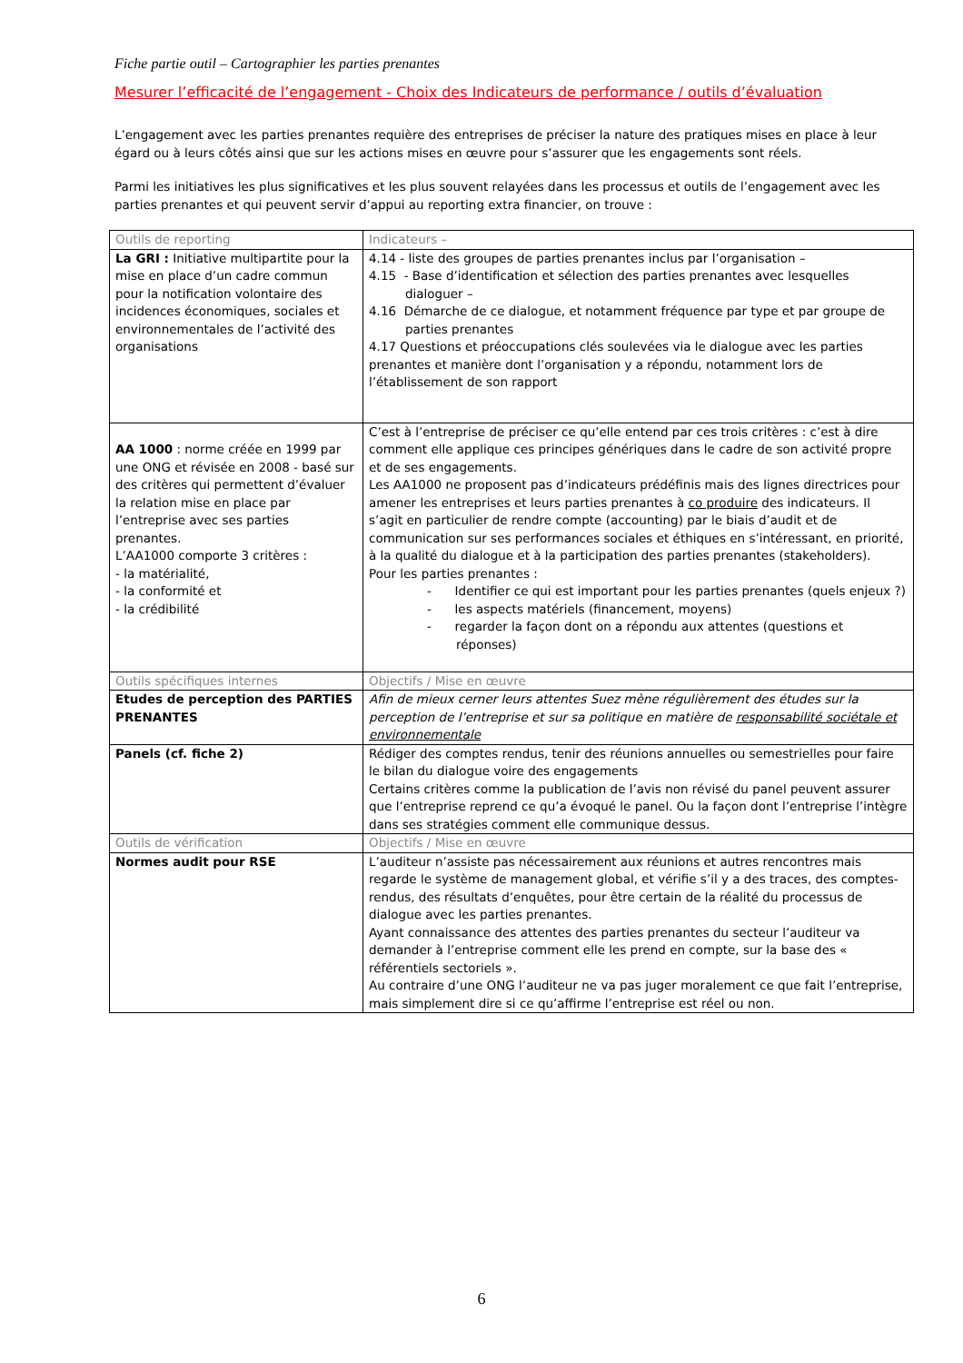Fiche partie outil – Cartographier les parties prenantes
Mesurer l’efficacité de l’engagement - Choix des Indicateurs de performance / outils d’évaluation
L’engagement avec les parties prenantes requière des entreprises de préciser la nature des pratiques mises en place à leur égard ou à leurs côtés ainsi que sur les actions mises en œuvre pour s’assurer que les engagements sont réels.
Parmi les initiatives les plus significatives et les plus souvent relayées dans les processus et outils de l’engagement avec les parties prenantes et qui peuvent servir d’appui au reporting extra financier, on trouve :
| Outils de reporting | Indicateurs – |
| La GRI : Initiative multipartite pour la mise en place d’un cadre commun pour la notification volontaire des incidences économiques, sociales et environnementales de l’activité des organisations | 4.14 - liste des groupes de parties prenantes inclus par l’organisation – 4.15 - Base d’identification et sélection des parties prenantes avec lesquelles dialoguer – 4.16 Démarche de ce dialogue, et notamment fréquence par type et par groupe de parties prenantes 4.17 Questions et préoccupations clés soulevées via le dialogue avec les parties prenantes et manière dont l’organisation y a répondu, notamment lors de l’établissement de son rapport |
| AA 1000 : norme créée en 1999 par une ONG et révisée en 2008 - basé sur des critères qui permettent d’évaluer la relation mise en place par l’entreprise avec ses parties prenantes. L’AA1000 comporte 3 critères : - la matérialité, - la conformité et - la crédibilité | C’est à l’entreprise de préciser ce qu’elle entend par ces trois critères : c’est à dire comment elle applique ces principes génériques dans le cadre de son activité propre et de ses engagements. Les AA1000 ne proposent pas d’indicateurs prédéfinis mais des lignes directrices pour amener les entreprises et leurs parties prenantes à co produire des indicateurs. Il s’agit en particulier de rendre compte (accounting) par le biais d’audit et de communication sur ses performances sociales et éthiques en s’intéressant, en priorité, à la qualité du dialogue et à la participation des parties prenantes (stakeholders). Pour les parties prenantes : - Identifier ce qui est important pour les parties prenantes (quels enjeux ?) - les aspects matériels (financement, moyens) - regarder la façon dont on a répondu aux attentes (questions et réponses) |
| Outils spécifiques internes | Objectifs / Mise en œuvre |
| Etudes de perception des PARTIES PRENANTES | Afin de mieux cerner leurs attentes Suez mène régulièrement des études sur la perception de l’entreprise et sur sa politique en matière de responsabilité sociétale et environnementale |
| Panels (cf. fiche 2) | Rédiger des comptes rendus, tenir des réunions annuelles ou semestrielles pour faire le bilan du dialogue voire des engagements Certains critères comme la publication de l’avis non révisé du panel peuvent assurer que l’entreprise reprend ce qu’a évoqué le panel. Ou la façon dont l’entreprise l’intègre dans ses stratégies comment elle communique dessus. |
| Outils de vérification | Objectifs / Mise en œuvre |
| Normes audit pour RSE | L’auditeur n’assiste pas nécessairement aux réunions et autres rencontres mais regarde le système de management global, et vérifie s’il y a des traces, des comptes-rendus, des résultats d’enquêtes, pour être certain de la réalité du processus de dialogue avec les parties prenantes. Ayant connaissance des attentes des parties prenantes du secteur l’auditeur va demander à l’entreprise comment elle les prend en compte, sur la base des « référentiels sectoriels ». Au contraire d’une ONG l’auditeur ne va pas juger moralement ce que fait l’entreprise, mais simplement dire si ce qu’affirme l’entreprise est réel ou non. |
6